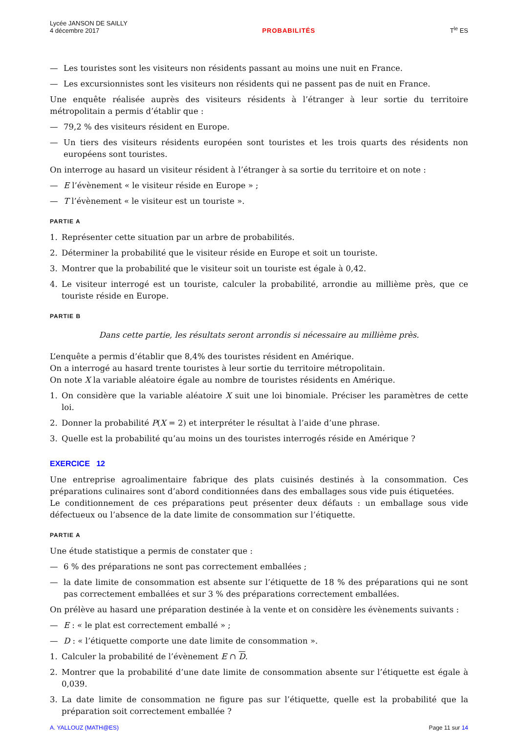Lycée JANSON DE SAILLY
4 décembre 2017
PROBABILITÉS
T<sup>le</sup> ES
— Les touristes sont les visiteurs non résidents passant au moins une nuit en France.
— Les excursionnistes sont les visiteurs non résidents qui ne passent pas de nuit en France.
Une enquête réalisée auprès des visiteurs résidents à l’étranger à leur sortie du territoire métropolitain a permis d’établir que :
— 79,2 % des visiteurs résident en Europe.
— Un tiers des visiteurs résidents européen sont touristes et les trois quarts des résidents non européens sont touristes.
On interroge au hasard un visiteur résident à l’étranger à sa sortie du territoire et on note :
— E l’évènement « le visiteur réside en Europe » ;
— T l’évènement « le visiteur est un touriste ».
PARTIE A
1. Représenter cette situation par un arbre de probabilités.
2. Déterminer la probabilité que le visiteur réside en Europe et soit un touriste.
3. Montrer que la probabilité que le visiteur soit un touriste est égale à 0,42.
4. Le visiteur interrogé est un touriste, calculer la probabilité, arrondie au millième près, que ce touriste réside en Europe.
PARTIE B
Dans cette partie, les résultats seront arrondis si nécessaire au millième près.
L’enquête a permis d’établir que 8,4% des touristes résident en Amérique.
On a interrogé au hasard trente touristes à leur sortie du territoire métropolitain.
On note X la variable aléatoire égale au nombre de touristes résidents en Amérique.
1. On considère que la variable aléatoire X suit une loi binomiale. Préciser les paramètres de cette loi.
2. Donner la probabilité P(X = 2) et interpréter le résultat à l’aide d’une phrase.
3. Quelle est la probabilité qu’au moins un des touristes interrogés réside en Amérique ?
EXERCICE 12
Une entreprise agroalimentaire fabrique des plats cuisinés destinés à la consommation. Ces préparations culinaires sont d’abord conditionnées dans des emballages sous vide puis étiquetées.
Le conditionnement de ces préparations peut présenter deux défauts : un emballage sous vide défectueux ou l’absence de la date limite de consommation sur l’étiquette.
PARTIE A
Une étude statistique a permis de constater que :
— 6 % des préparations ne sont pas correctement emballées ;
— la date limite de consommation est absente sur l’étiquette de 18 % des préparations qui ne sont pas correctement emballées et sur 3 % des préparations correctement emballées.
On prélève au hasard une préparation destinée à la vente et on considère les évènements suivants :
— E : « le plat est correctement emballé » ;
— D : « l’étiquette comporte une date limite de consommation ».
1. Calculer la probabilité de l’évènement E ∩ D.
2. Montrer que la probabilité d’une date limite de consommation absente sur l’étiquette est égale à 0,039.
3. La date limite de consommation ne figure pas sur l’étiquette, quelle est la probabilité que la préparation soit correctement emballée ?
A. YALLOUZ (MATH@ES) Page 11 sur 14